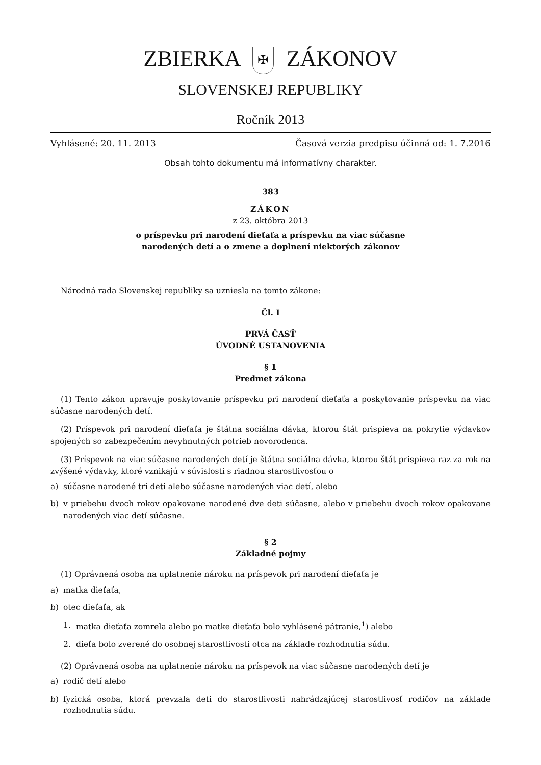ZBIERKA ✠ ZÁKONOV
SLOVENSKEJ REPUBLIKY
Ročník 2013
Vyhlásené: 20. 11. 2013 Časová verzia predpisu účinná od: 1. 7.2016
Obsah tohto dokumentu má informatívny charakter.
383
ZÁKON
z 23. októbra 2013
o príspevku pri narodení dieťaťa a príspevku na viac súčasne
narodených detí a o zmene a doplnení niektorých zákonov
Národná rada Slovenskej republiky sa uzniesla na tomto zákone:
Čl. I
PRVÁ ČASŤ
ÚVODNÉ USTANOVENIA
§ 1
Predmet zákona
(1) Tento zákon upravuje poskytovanie príspevku pri narodení dieťaťa a poskytovanie príspevku na viac súčasne narodených detí.
(2) Príspevok pri narodení dieťaťa je štátna sociálna dávka, ktorou štát prispieva na pokrytie výdavkov spojených so zabezpečením nevyhnutných potrieb novorodenca.
(3) Príspevok na viac súčasne narodených detí je štátna sociálna dávka, ktorou štát prispieva raz za rok na zvýšené výdavky, ktoré vznikajú v súvislosti s riadnou starostlivosťou o
a) súčasne narodené tri deti alebo súčasne narodených viac detí, alebo
b) v priebehu dvoch rokov opakovane narodené dve deti súčasne, alebo v priebehu dvoch rokov opakovane narodených viac detí súčasne.
§ 2
Základné pojmy
(1) Oprávnená osoba na uplatnenie nároku na príspevok pri narodení dieťaťa je
a) matka dieťaťa,
b) otec dieťaťa, ak
1. matka dieťaťa zomrela alebo po matke dieťaťa bolo vyhlásené pátranie,<sup>1</sup>) alebo
2. dieťa bolo zverené do osobnej starostlivosti otca na základe rozhodnutia súdu.
(2) Oprávnená osoba na uplatnenie nároku na príspevok na viac súčasne narodených detí je
a) rodič detí alebo
b) fyzická osoba, ktorá prevzala deti do starostlivosti nahrádzajúcej starostlivosť rodičov na základe rozhodnutia súdu.